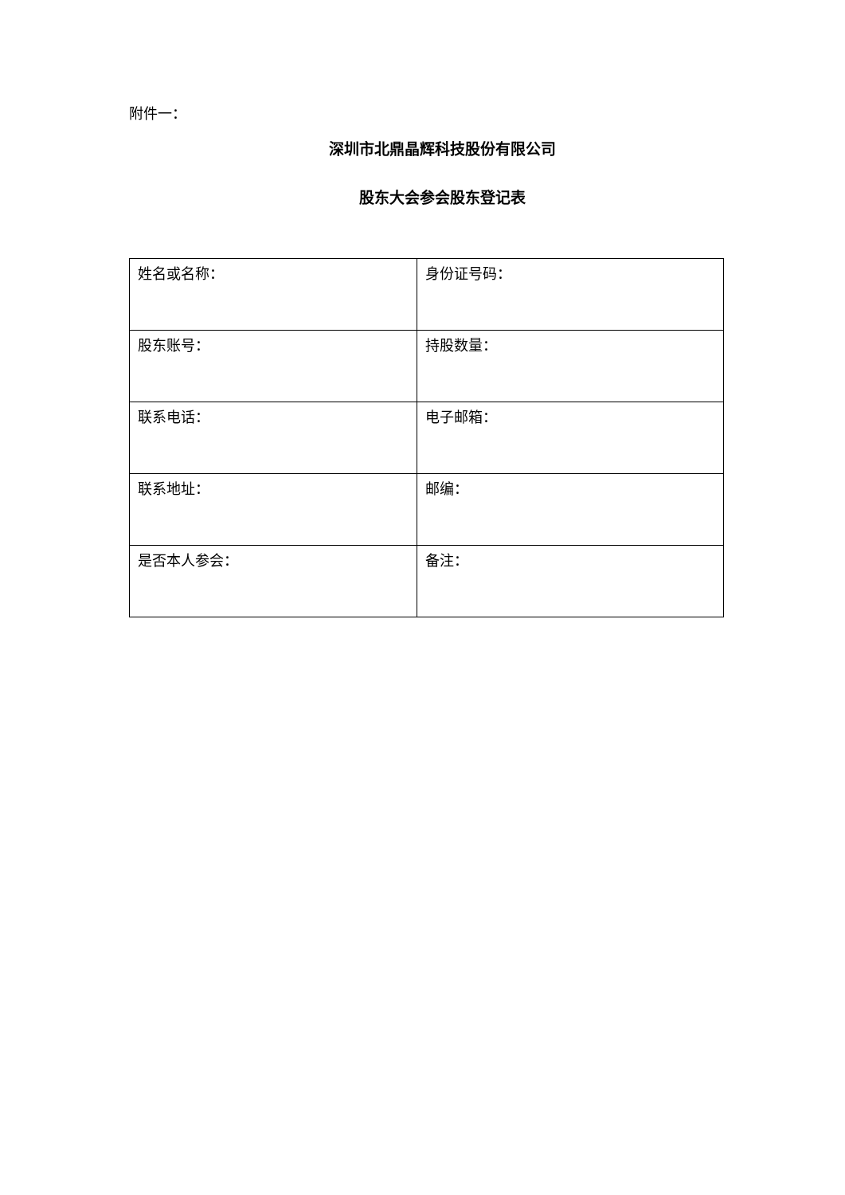附件一：
深圳市北鼎晶辉科技股份有限公司
股东大会参会股东登记表
| 姓名或名称： | 身份证号码： |
| 股东账号： | 持股数量： |
| 联系电话： | 电子邮箱： |
| 联系地址： | 邮编： |
| 是否本人参会： | 备注： |